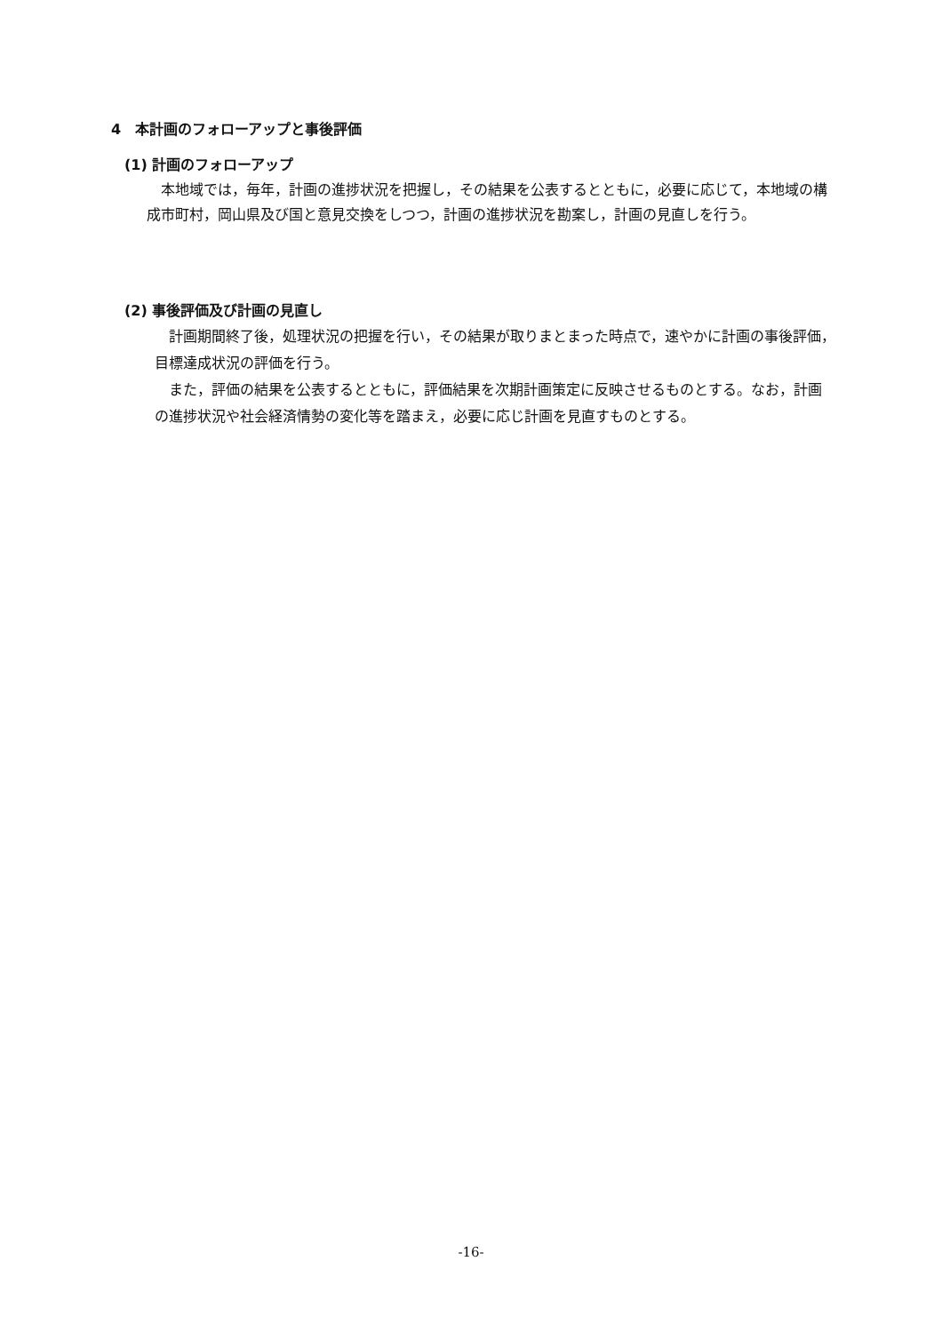4　本計画のフォローアップと事後評価
(1) 計画のフォローアップ
本地域では，毎年，計画の進捗状況を把握し，その結果を公表するとともに，必要に応じて，本地域の構成市町村，岡山県及び国と意見交換をしつつ，計画の進捗状況を勘案し，計画の見直しを行う。
(2) 事後評価及び計画の見直し
計画期間終了後，処理状況の把握を行い，その結果が取りまとまった時点で，速やかに計画の事後評価，目標達成状況の評価を行う。
また，評価の結果を公表するとともに，評価結果を次期計画策定に反映させるものとする。なお，計画の進捗状況や社会経済情勢の変化等を踏まえ，必要に応じ計画を見直すものとする。
-16-